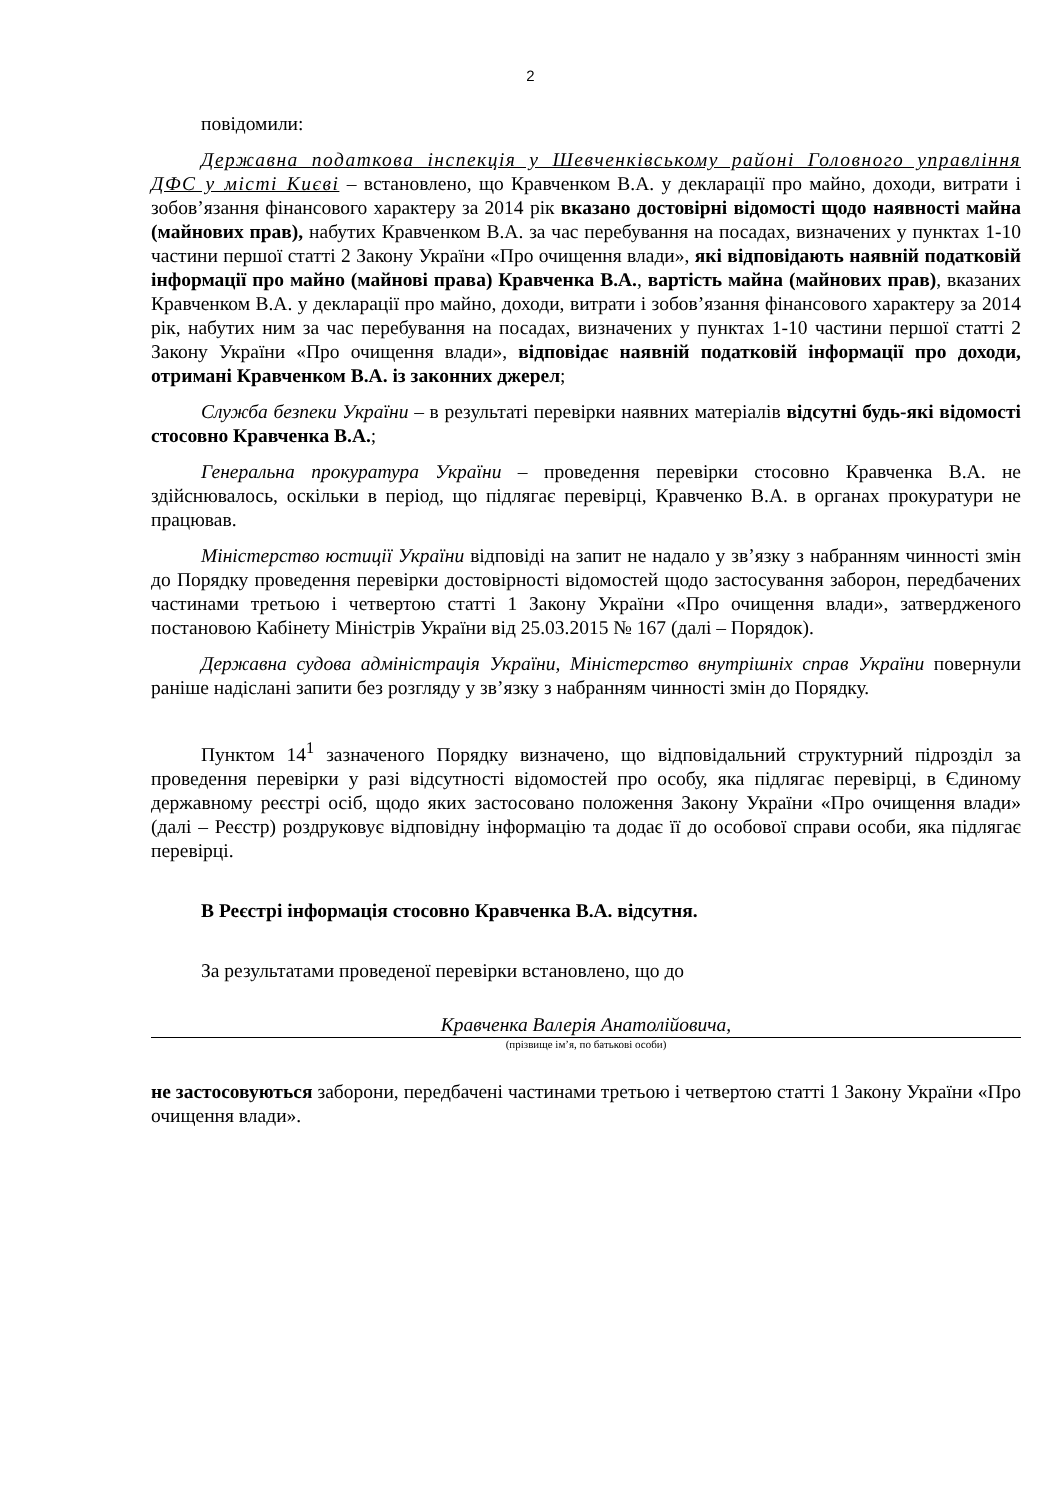2
повідомили:
Державна податкова інспекція у Шевченківському районі Головного управління ДФС у місті Києві – встановлено, що Кравченком В.А. у декларації про майно, доходи, витрати і зобов’язання фінансового характеру за 2014 рік вказано достовірні відомості щодо наявності майна (майнових прав), набутих Кравченком В.А. за час перебування на посадах, визначених у пунктах 1-10 частини першої статті 2 Закону України «Про очищення влади», які відповідають наявній податковій інформації про майно (майнові права) Кравченка В.А., вартість майна (майнових прав), вказаних Кравченком В.А. у декларації про майно, доходи, витрати і зобов’язання фінансового характеру за 2014 рік, набутих ним за час перебування на посадах, визначених у пунктах 1-10 частини першої статті 2 Закону України «Про очищення влади», відповідає наявній податковій інформації про доходи, отримані Кравченком В.А. із законних джерел;
Служба безпеки України – в результаті перевірки наявних матеріалів відсутні будь-які відомості стосовно Кравченка В.А.;
Генеральна прокуратура України – проведення перевірки стосовно Кравченка В.А. не здійснювалось, оскільки в період, що підлягає перевірці, Кравченко В.А. в органах прокуратури не працював.
Міністерство юстиції України відповіді на запит не надало у зв’язку з набранням чинності змін до Порядку проведення перевірки достовірності відомостей щодо застосування заборон, передбачених частинами третьою і четвертою статті 1 Закону України «Про очищення влади», затвердженого постановою Кабінету Міністрів України від 25.03.2015 № 167 (далі – Порядок).
Державна судова адміністрація України, Міністерство внутрішніх справ України повернули раніше надіслані запити без розгляду у зв’язку з набранням чинності змін до Порядку.
Пунктом 14<sup>1</sup> зазначеного Порядку визначено, що відповідальний структурний підрозділ за проведення перевірки у разі відсутності відомостей про особу, яка підлягає перевірці, в Єдиному державному реєстрі осіб, щодо яких застосовано положення Закону України «Про очищення влади» (далі – Реєстр) роздруковує відповідну інформацію та додає її до особової справи особи, яка підлягає перевірці.
В Реєстрі інформація стосовно Кравченка В.А. відсутня.
За результатами проведеної перевірки встановлено, що до
Кравченка Валерія Анатолійовича,
(прізвище ім’я, по батькові особи)
не застосовуються заборони, передбачені частинами третьою і четвертою статті 1 Закону України «Про очищення влади».